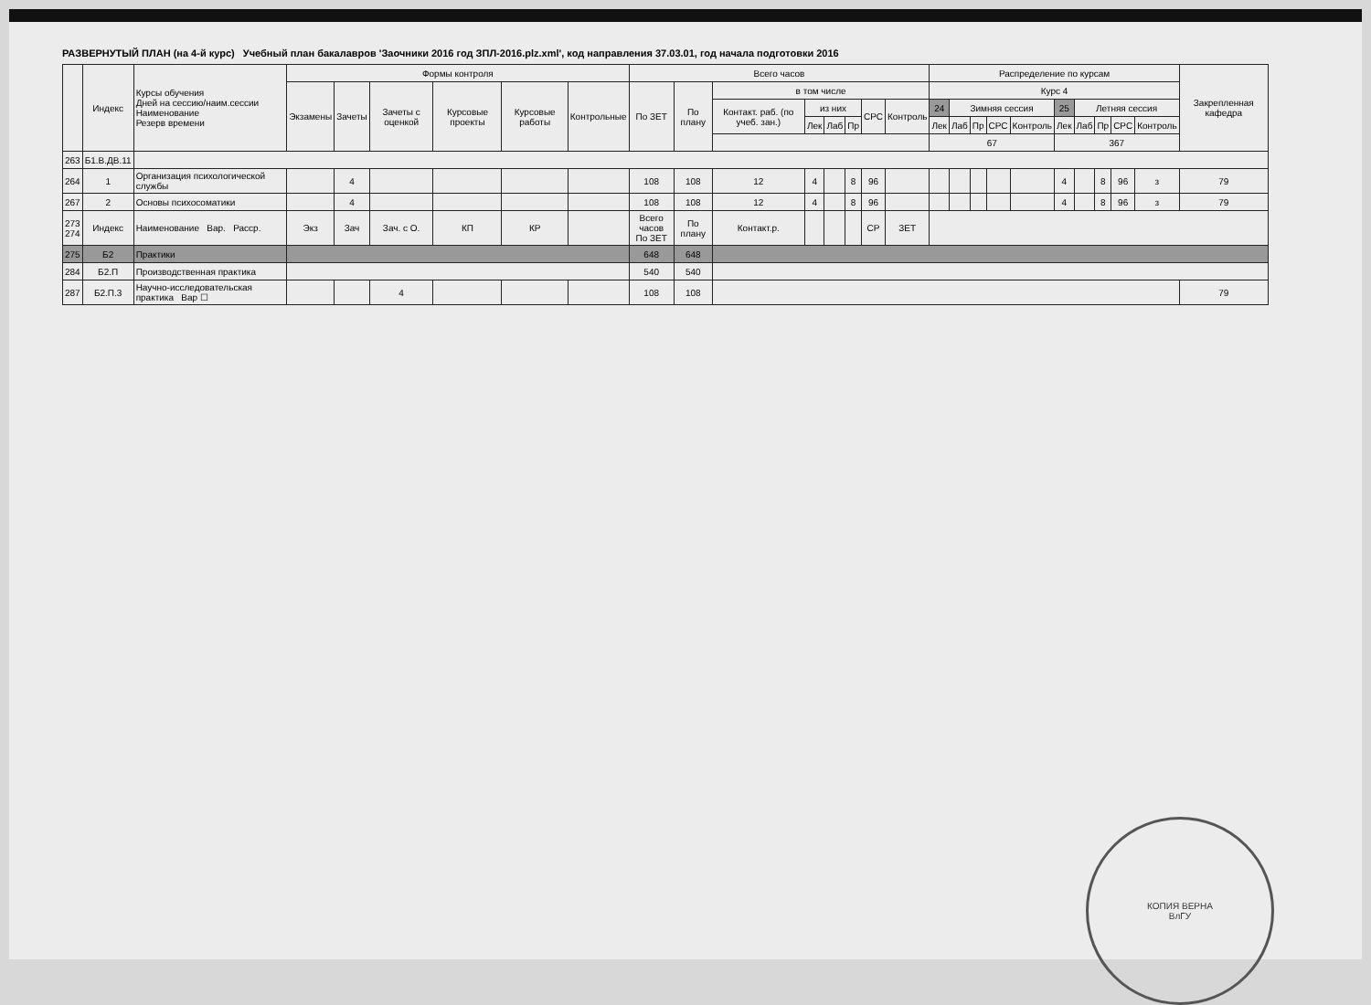РАЗВЕРНУТЫЙ ПЛАН (на 4-й курс) Учебный план бакалавров 'Заочники 2016 год ЗПЛ-2016.plz.xml', код направления 37.03.01, год начала подготовки 2016
| | Индекс | Курсы обучения Дней на сессию/наим.сессии Наименование Резерв времени | Формы контроля | | | | | | Всего часов | | | | | | | | Распределение по курсам | | | | | | | | | | Закрепленная кафедра |
| --- | --- | --- | --- | --- | --- | --- | --- | --- | --- | --- | --- | --- | --- | --- | --- | --- | --- | --- | --- | --- | --- | --- | --- | --- | --- | --- | --- |
| | | | Экзамены | Зачеты | Зачеты с оценкой | Курсовые проекты | Курсовые работы | Контрольные | По ЗЕТ | По плану | в том числе | | | | | | Курс 4 | | | | | | | | | | |
| | | | | | | | | | | | Контакт. раб. (по учеб. зан.) | из них | | | СРС | Контроль | 24 | Зимняя сессия | | | | 25 | Летняя сессия | | | | |
| | | | | | | | | | | | | Лек | Лаб | Пр | | | Лек | Лаб | Пр | СРС | Контроль | Лек | Лаб | Пр | СРС | Контроль | |
| | | | | | | | | | | | | | | | | | 67 | | | | | 367 | | | | | |
| 263 | Б1.В.ДВ.11 | | | | | | | | | | | | | | | | | | | | | | | | | | |
| 264 | 1 | Организация психологической службы | | 4 | | | | | 108 | 108 | 12 | 4 | | 8 | 96 | | | | | | | 4 | | 8 | 96 | з | 79 |
| 267 | 2 | Основы психосоматики | | 4 | | | | | 108 | 108 | 12 | 4 | | 8 | 96 | | | | | | | 4 | | 8 | 96 | з | 79 |
| 273 274 | Индекс | Наименование Вар. Расср. | Экз | Зач | Зач. с О. | КП | КР | | Всего часов По ЗЕТ | По плану | Контакт.р. | | | | СР | ЗЕТ | | | | | | | | | | | |
| 275 | Б2 | Практики | | | | | | | 648 | 648 | | | | | | | | | | | | | | | | | |
| 284 | Б2.П | Производственная практика | | | | | | | 540 | 540 | | | | | | | | | | | | | | | | | |
| 287 | Б2.П.3 | Научно-исследовательская практика Вар ☐ | | | 4 | | | | 108 | 108 | | | | | | | | | | | | | | | | | 79 |
КОПИЯ ВЕРНА
ВлГУ